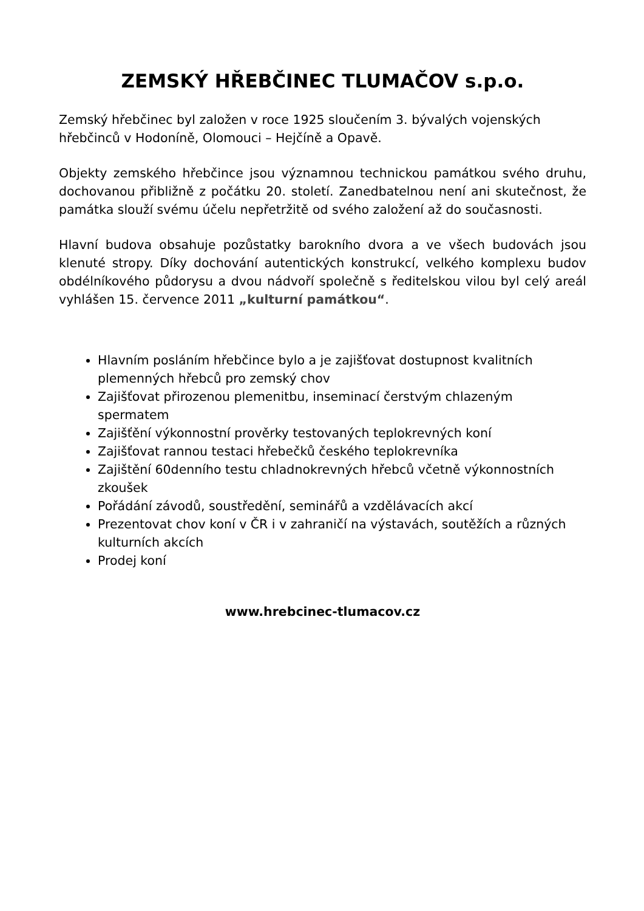ZEMSKÝ HŘEBČINEC TLUMAČOV s.p.o.
Zemský hřebčinec byl založen v roce 1925 sloučením 3. bývalých vojenských hřebčinců v Hodoníně, Olomouci – Hejčíně a Opavě.
Objekty zemského hřebčince jsou významnou technickou památkou svého druhu, dochovanou přibližně z počátku 20. století. Zanedbatelnou není ani skutečnost, že památka slouží svému účelu nepřetržitě od svého založení až do současnosti.
Hlavní budova obsahuje pozůstatky barokního dvora a ve všech budovách jsou klenuté stropy. Díky dochování autentických konstrukcí, velkého komplexu budov obdélníkového půdorysu a dvou nádvoří společně s ředitelskou vilou byl celý areál vyhlášen 15. července 2011 „kulturní památkou“.
Hlavním posláním hřebčince bylo a je zajišťovat dostupnost kvalitních plemenných hřebců pro zemský chov
Zajišťovat přirozenou plemenitbu, inseminací čerstvým chlazeným spermatem
Zajišťění výkonnostní prověrky testovaných teplokrevných koní
Zajišťovat rannou testaci hřebečků českého teplokrevníka
Zajištění 60denního testu chladnokrevných hřebců včetně výkonnostních zkoušek
Pořádání závodů, soustředění, seminářů a vzdělávacích akcí
Prezentovat chov koní v ČR i v zahraničí na výstavách, soutěžích a různých kulturních akcích
Prodej koní
www.hrebcinec-tlumacov.cz